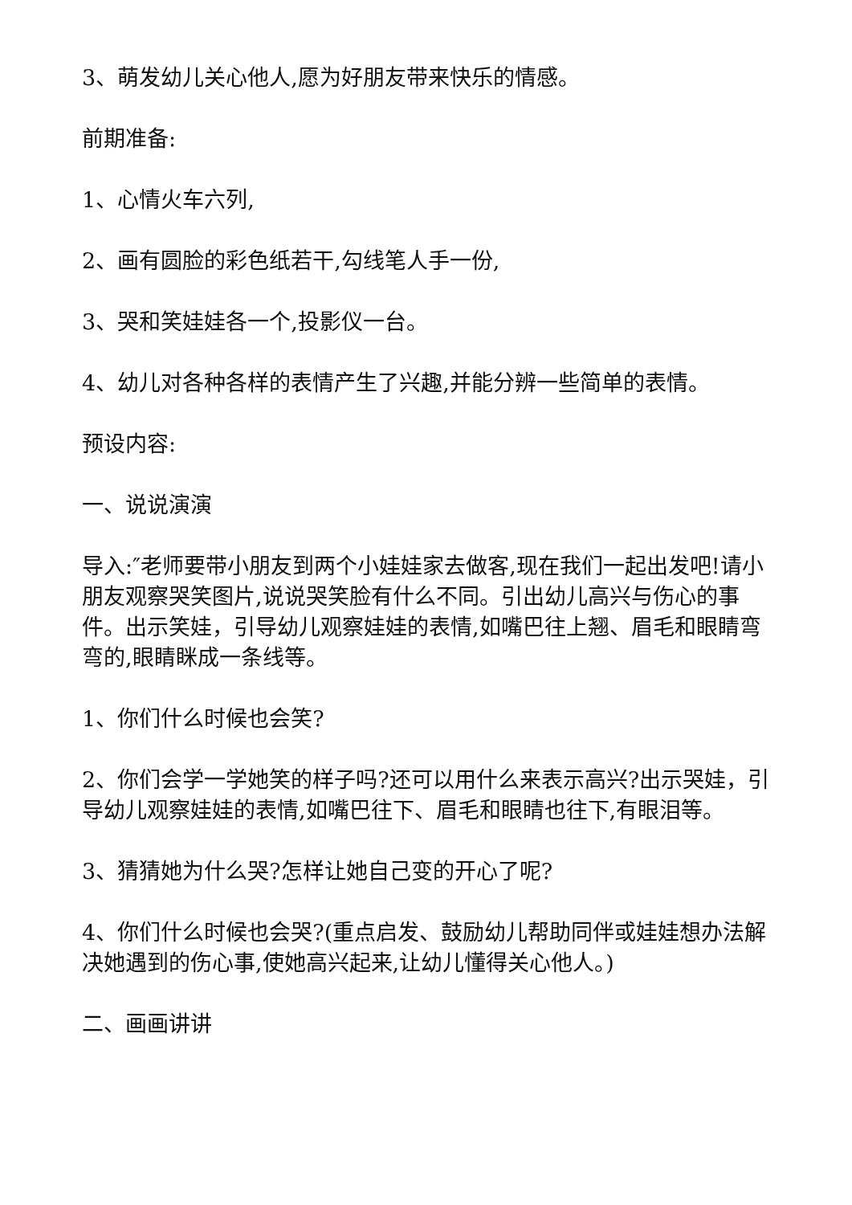3、萌发幼儿关心他人,愿为好朋友带来快乐的情感。
前期准备:
1、心情火车六列,
2、画有圆脸的彩色纸若干,勾线笔人手一份,
3、哭和笑娃娃各一个,投影仪一台。
4、幼儿对各种各样的表情产生了兴趣,并能分辨一些简单的表情。
预设内容:
一、说说演演
导入:″老师要带小朋友到两个小娃娃家去做客,现在我们一起出发吧!请小朋友观察哭笑图片,说说哭笑脸有什么不同。引出幼儿高兴与伤心的事件。出示笑娃，引导幼儿观察娃娃的表情,如嘴巴往上翘、眉毛和眼睛弯弯的,眼睛眯成一条线等。
1、你们什么时候也会笑?
2、你们会学一学她笑的样子吗?还可以用什么来表示高兴?出示哭娃，引导幼儿观察娃娃的表情,如嘴巴往下、眉毛和眼睛也往下,有眼泪等。
3、猜猜她为什么哭?怎样让她自己变的开心了呢?
4、你们什么时候也会哭?(重点启发、鼓励幼儿帮助同伴或娃娃想办法解决她遇到的伤心事,使她高兴起来,让幼儿懂得关心他人。)
二、画画讲讲